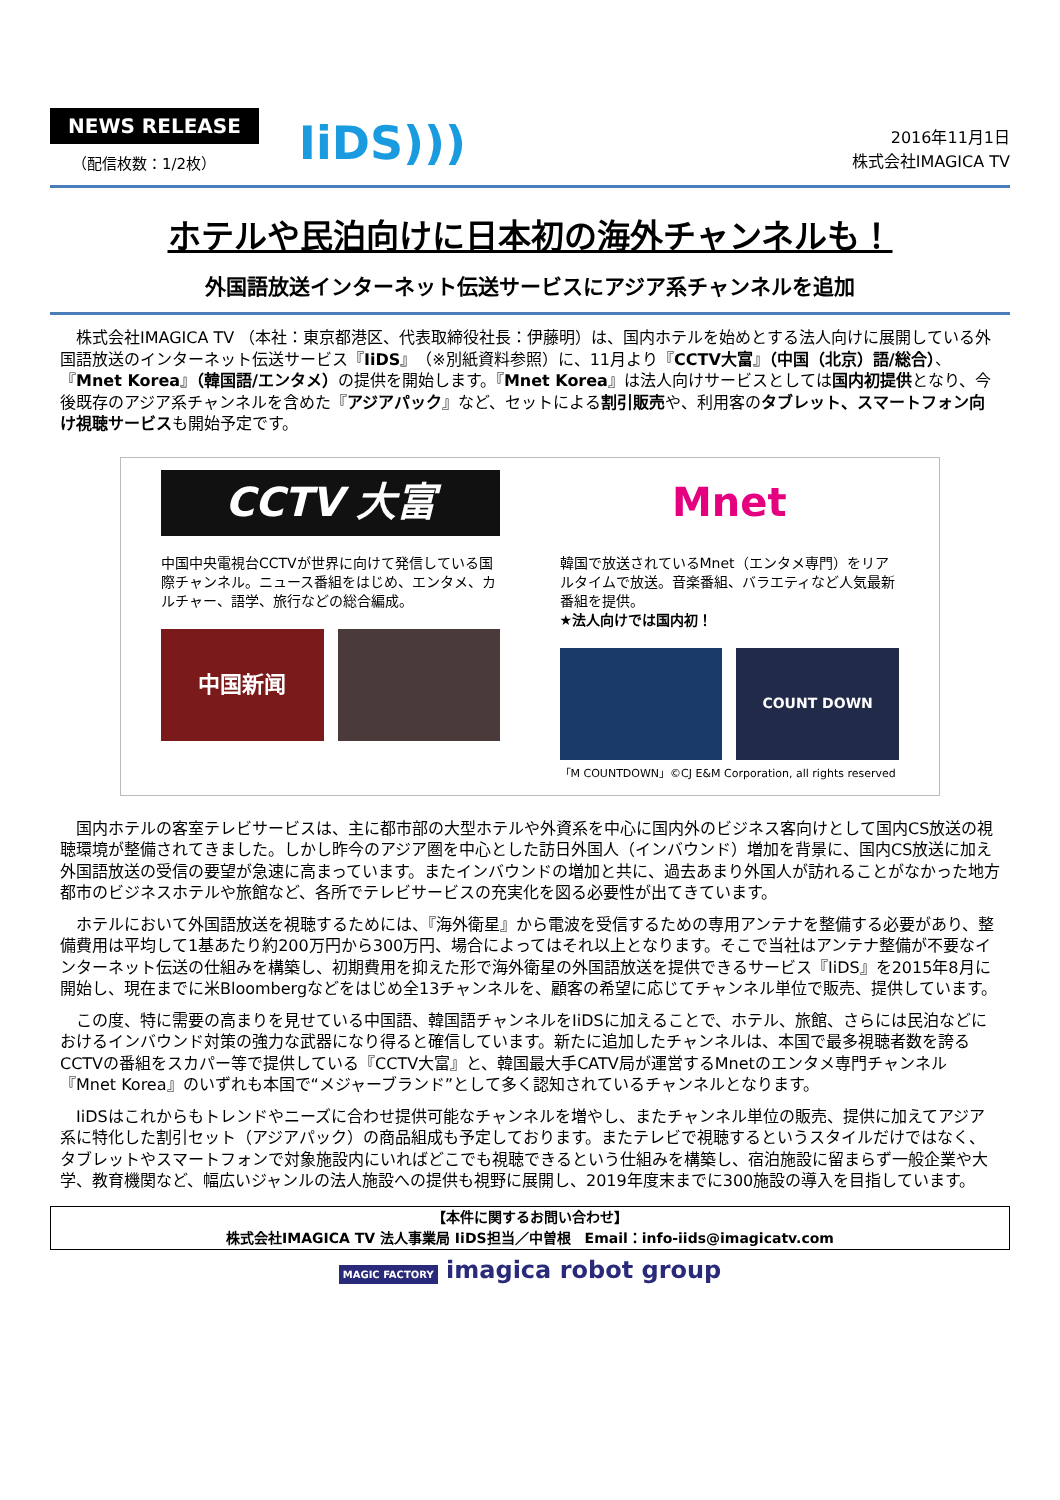NEWS RELEASE
（配信枚数：1/2枚）
IiDS)))
2016年11月1日
株式会社IMAGICA TV
ホテルや民泊向けに日本初の海外チャンネルも！
外国語放送インターネット伝送サービスにアジア系チャンネルを追加
株式会社IMAGICA TV （本社：東京都港区、代表取締役社長：伊藤明）は、国内ホテルを始めとする法人向けに展開している外国語放送のインターネット伝送サービス『IiDS』（※別紙資料参照）に、11月より『CCTV大富』（中国（北京）語/総合）、『Mnet Korea』（韓国語/エンタメ）の提供を開始します。『Mnet Korea』は法人向けサービスとしては国内初提供となり、今後既存のアジア系チャンネルを含めた『アジアパック』など、セットによる割引販売や、利用客のタブレット、スマートフォン向け視聴サービスも開始予定です。
CCTV 大富
中国中央電視台CCTVが世界に向けて発信している国際チャンネル。ニュース番組をはじめ、エンタメ、カルチャー、語学、旅行などの総合編成。
中国新闻
Mnet
韓国で放送されているMnet（エンタメ専門）をリアルタイムで放送。音楽番組、バラエティなど人気最新番組を提供。
★法人向けでは国内初！
COUNT DOWN
「M COUNTDOWN」©CJ E&M Corporation, all rights reserved
国内ホテルの客室テレビサービスは、主に都市部の大型ホテルや外資系を中心に国内外のビジネス客向けとして国内CS放送の視聴環境が整備されてきました。しかし昨今のアジア圏を中心とした訪日外国人（インバウンド）増加を背景に、国内CS放送に加え外国語放送の受信の要望が急速に高まっています。またインバウンドの増加と共に、過去あまり外国人が訪れることがなかった地方都市のビジネスホテルや旅館など、各所でテレビサービスの充実化を図る必要性が出てきています。
ホテルにおいて外国語放送を視聴するためには、『海外衛星』から電波を受信するための専用アンテナを整備する必要があり、整備費用は平均して1基あたり約200万円から300万円、場合によってはそれ以上となります。そこで当社はアンテナ整備が不要なインターネット伝送の仕組みを構築し、初期費用を抑えた形で海外衛星の外国語放送を提供できるサービス『IiDS』を2015年8月に開始し、現在までに米Bloombergなどをはじめ全13チャンネルを、顧客の希望に応じてチャンネル単位で販売、提供しています。
この度、特に需要の高まりを見せている中国語、韓国語チャンネルをIiDSに加えることで、ホテル、旅館、さらには民泊などにおけるインバウンド対策の強力な武器になり得ると確信しています。新たに追加したチャンネルは、本国で最多視聴者数を誇るCCTVの番組をスカパー等で提供している『CCTV大富』と、韓国最大手CATV局が運営するMnetのエンタメ専門チャンネル『Mnet Korea』のいずれも本国で“メジャーブランド”として多く認知されているチャンネルとなります。
IiDSはこれからもトレンドやニーズに合わせ提供可能なチャンネルを増やし、またチャンネル単位の販売、提供に加えてアジア系に特化した割引セット（アジアパック）の商品組成も予定しております。またテレビで視聴するというスタイルだけではなく、タブレットやスマートフォンで対象施設内にいればどこでも視聴できるという仕組みを構築し、宿泊施設に留まらず一般企業や大学、教育機関など、幅広いジャンルの法人施設への提供も視野に展開し、2019年度末までに300施設の導入を目指しています。
【本件に関するお問い合わせ】
株式会社IMAGICA TV 法人事業局 IiDS担当／中曽根　Email：info-iids@imagicatv.com
MAGIC FACTORY imagica robot group